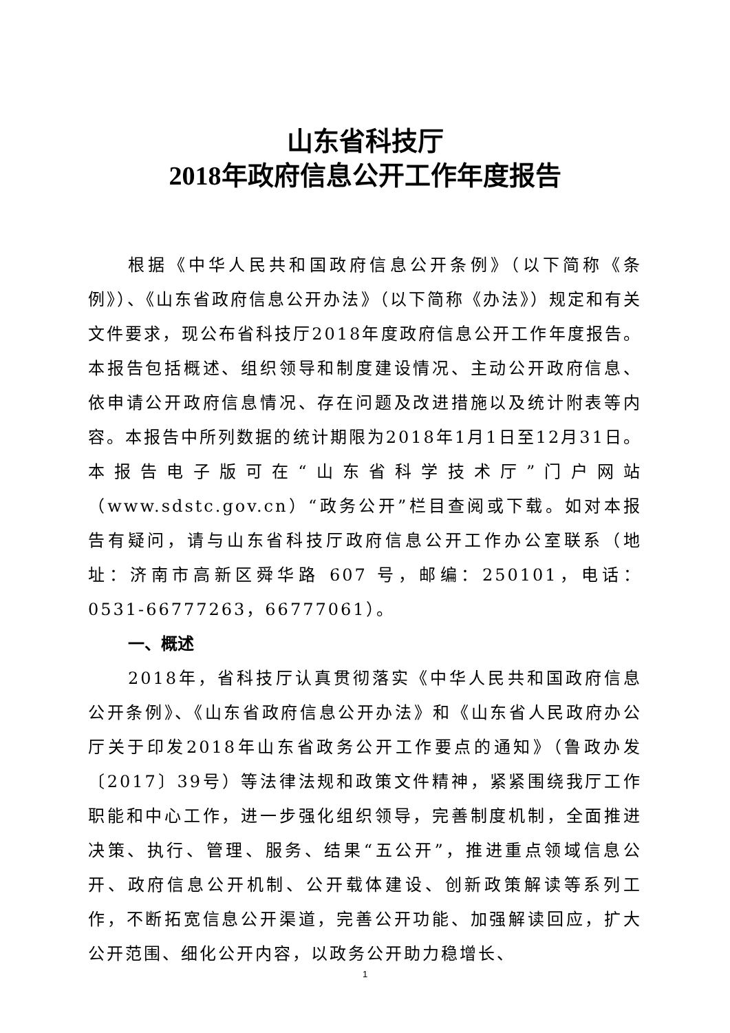山东省科技厅
2018年政府信息公开工作年度报告
根据《中华人民共和国政府信息公开条例》（以下简称《条例》）、《山东省政府信息公开办法》（以下简称《办法》）规定和有关文件要求，现公布省科技厅2018年度政府信息公开工作年度报告。本报告包括概述、组织领导和制度建设情况、主动公开政府信息、依申请公开政府信息情况、存在问题及改进措施以及统计附表等内容。本报告中所列数据的统计期限为2018年1月1日至12月31日。本报告电子版可在“山东省科学技术厅”门户网站（www.sdstc.gov.cn）“政务公开”栏目查阅或下载。如对本报告有疑问，请与山东省科技厅政府信息公开工作办公室联系（地址：济南市高新区舜华路 607 号，邮编：250101，电话：0531-66777263，66777061）。
一、概述
2018年，省科技厅认真贯彻落实《中华人民共和国政府信息公开条例》、《山东省政府信息公开办法》和《山东省人民政府办公厅关于印发2018年山东省政务公开工作要点的通知》（鲁政办发〔2017〕39号）等法律法规和政策文件精神，紧紧围绕我厅工作职能和中心工作，进一步强化组织领导，完善制度机制，全面推进决策、执行、管理、服务、结果“五公开”，推进重点领域信息公开、政府信息公开机制、公开载体建设、创新政策解读等系列工作，不断拓宽信息公开渠道，完善公开功能、加强解读回应，扩大公开范围、细化公开内容，以政务公开助力稳增长、
1